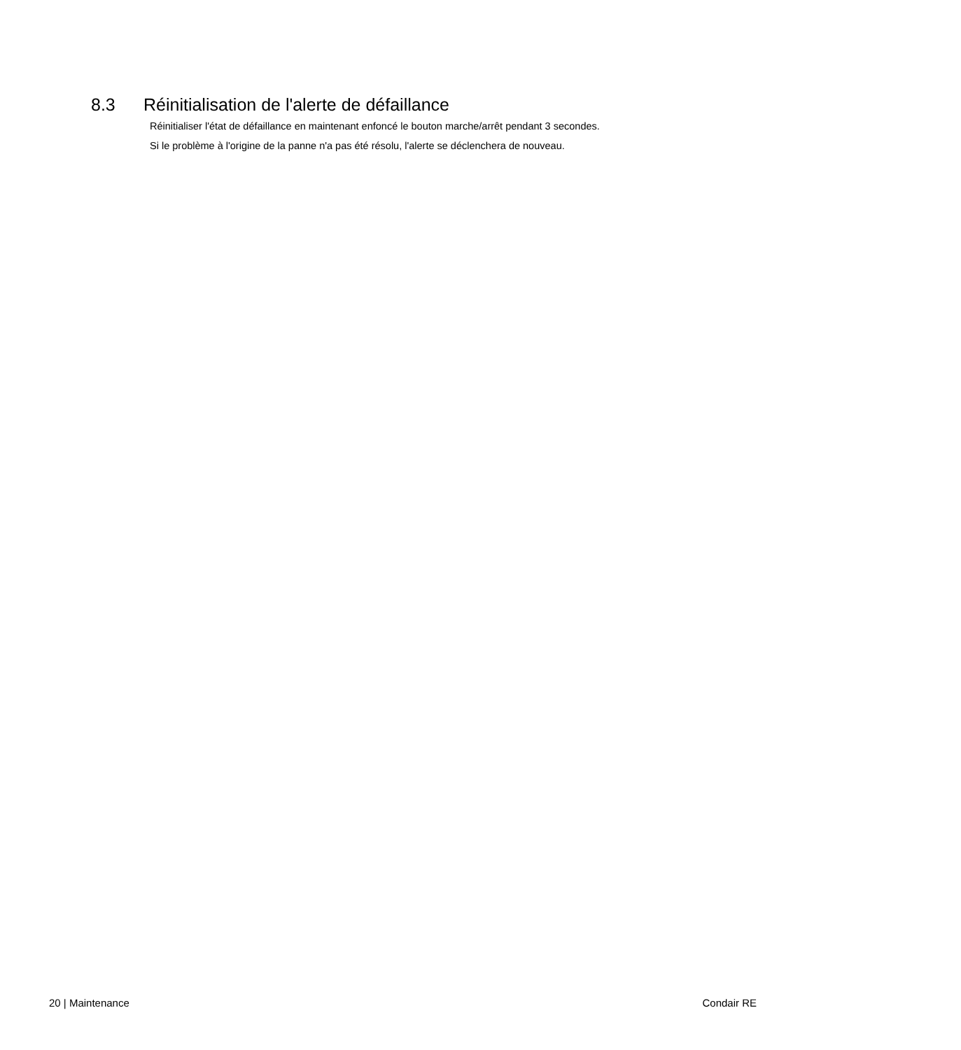8.3 Réinitialisation de l'alerte de défaillance
Réinitialiser l'état de défaillance en maintenant enfoncé le bouton marche/arrêt pendant 3 secondes.
Si le problème à l'origine de la panne n'a pas été résolu, l'alerte se déclenchera de nouveau.
20 | Maintenance Condair RE